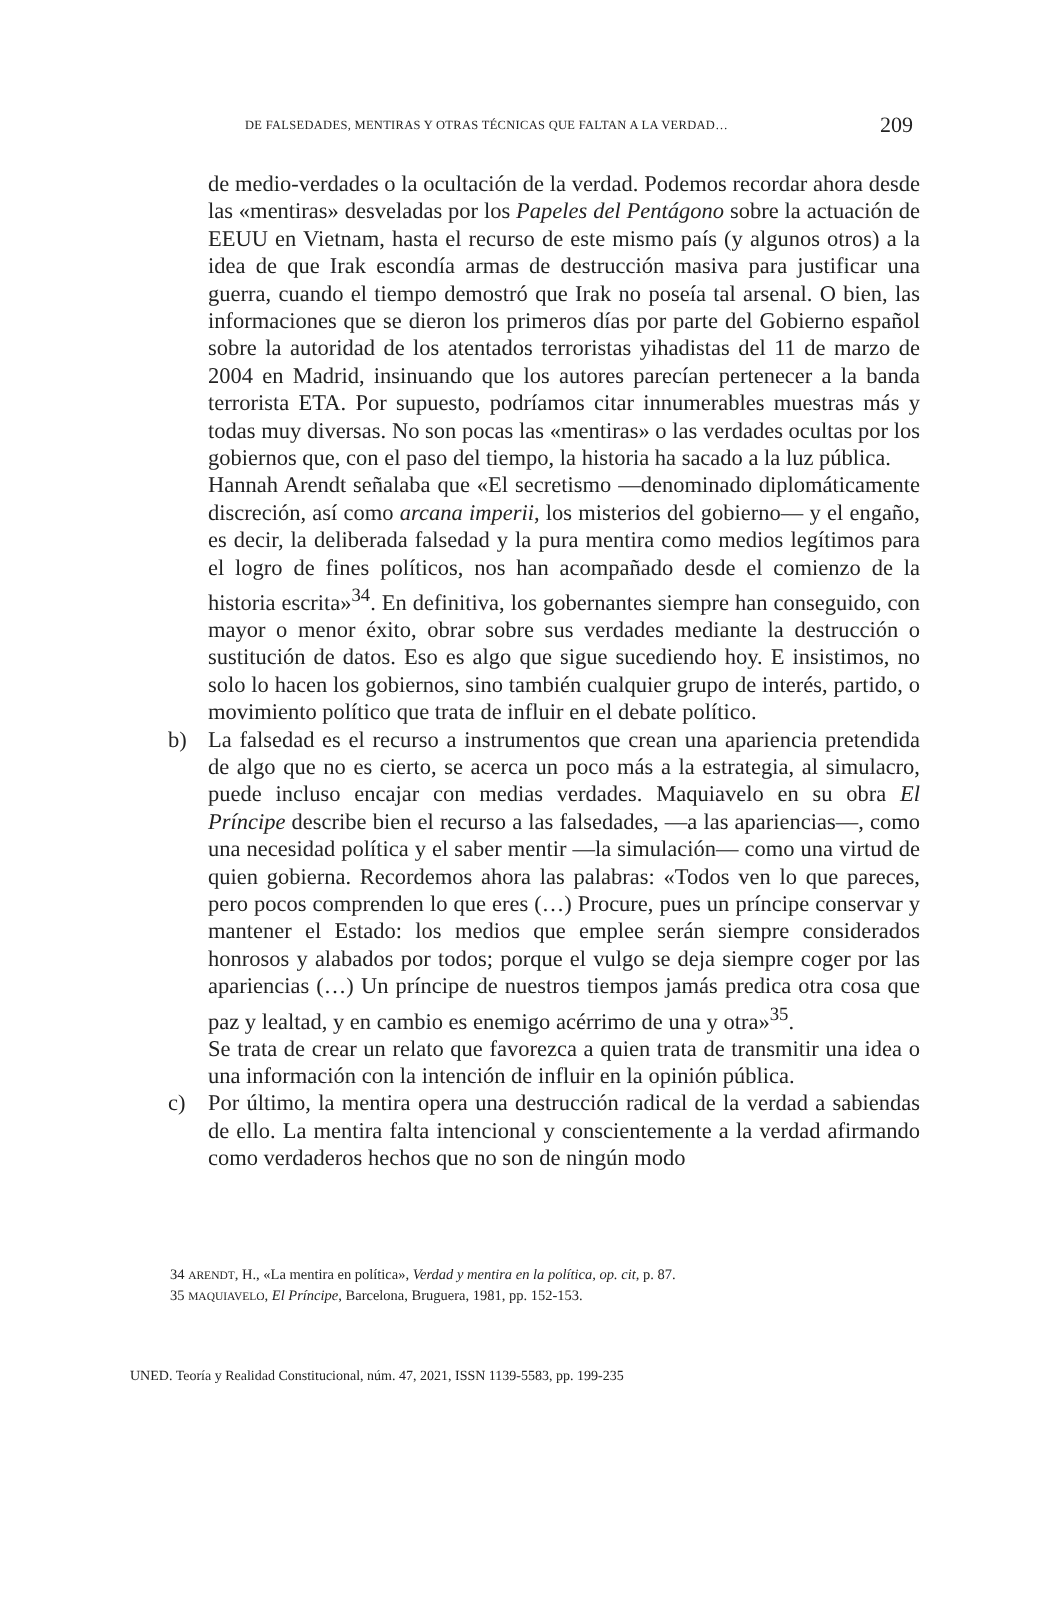DE FALSEDADES, MENTIRAS Y OTRAS TÉCNICAS QUE FALTAN A LA VERDAD… 209
de medio-verdades o la ocultación de la verdad. Podemos recordar ahora desde las «mentiras» desveladas por los Papeles del Pentágono sobre la actuación de EEUU en Vietnam, hasta el recurso de este mismo país (y algunos otros) a la idea de que Irak escondía armas de destrucción masiva para justificar una guerra, cuando el tiempo demostró que Irak no poseía tal arsenal. O bien, las informaciones que se dieron los primeros días por parte del Gobierno español sobre la autoridad de los atentados terroristas yihadistas del 11 de marzo de 2004 en Madrid, insinuando que los autores parecían pertenecer a la banda terrorista ETA. Por supuesto, podríamos citar innumerables muestras más y todas muy diversas. No son pocas las «mentiras» o las verdades ocultas por los gobiernos que, con el paso del tiempo, la historia ha sacado a la luz pública.
Hannah Arendt señalaba que «El secretismo —denominado diplomáticamente discreción, así como arcana imperii, los misterios del gobierno— y el engaño, es decir, la deliberada falsedad y la pura mentira como medios legítimos para el logro de fines políticos, nos han acompañado desde el comienzo de la historia escrita»<sup>34</sup>. En definitiva, los gobernantes siempre han conseguido, con mayor o menor éxito, obrar sobre sus verdades mediante la destrucción o sustitución de datos. Eso es algo que sigue sucediendo hoy. E insistimos, no solo lo hacen los gobiernos, sino también cualquier grupo de interés, partido, o movimiento político que trata de influir en el debate político.
b) La falsedad es el recurso a instrumentos que crean una apariencia pretendida de algo que no es cierto, se acerca un poco más a la estrategia, al simulacro, puede incluso encajar con medias verdades. Maquiavelo en su obra El Príncipe describe bien el recurso a las falsedades, —a las apariencias—, como una necesidad política y el saber mentir —la simulación— como una virtud de quien gobierna. Recordemos ahora las palabras: «Todos ven lo que pareces, pero pocos comprenden lo que eres (…) Procure, pues un príncipe conservar y mantener el Estado: los medios que emplee serán siempre considerados honrosos y alabados por todos; porque el vulgo se deja siempre coger por las apariencias (…) Un príncipe de nuestros tiempos jamás predica otra cosa que paz y lealtad, y en cambio es enemigo acérrimo de una y otra»<sup>35</sup>.
Se trata de crear un relato que favorezca a quien trata de transmitir una idea o una información con la intención de influir en la opinión pública.
c) Por último, la mentira opera una destrucción radical de la verdad a sabiendas de ello. La mentira falta intencional y conscientemente a la verdad afirmando como verdaderos hechos que no son de ningún modo
34 ARENDT, H., «La mentira en política», Verdad y mentira en la política, op. cit, p. 87.
35 MAQUIAVELO, El Príncipe, Barcelona, Bruguera, 1981, pp. 152-153.
UNED. Teoría y Realidad Constitucional, núm. 47, 2021, ISSN 1139-5583, pp. 199-235